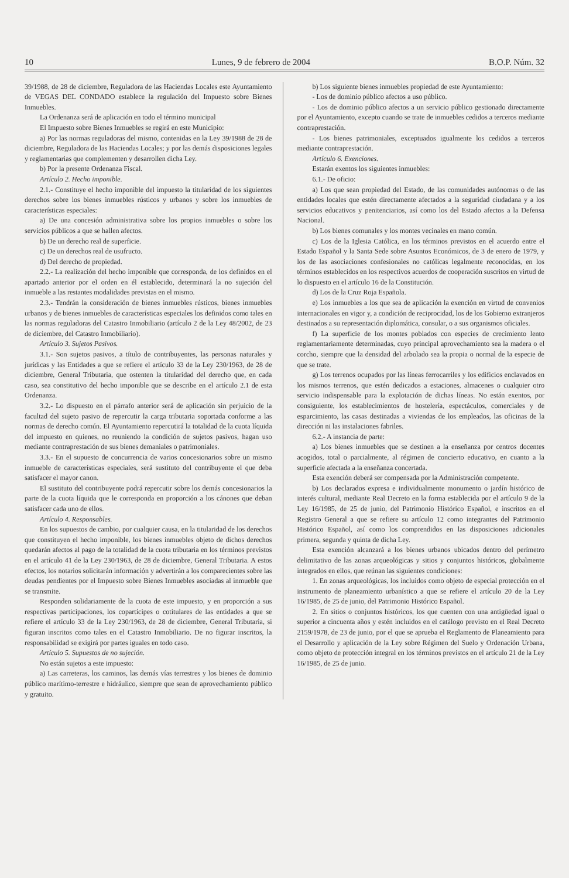10 Lunes, 9 de febrero de 2004 B.O.P. Núm. 32
39/1988, de 28 de diciembre, Reguladora de las Haciendas Locales este Ayuntamiento de VEGAS DEL CONDADO establece la regulación del Impuesto sobre Bienes Inmuebles.
La Ordenanza será de aplicación en todo el término municipal
El Impuesto sobre Bienes Inmuebles se regirá en este Municipio:
a) Por las normas reguladoras del mismo, contenidas en la Ley 39/1988 de 28 de diciembre, Reguladora de las Haciendas Locales; y por las demás disposiciones legales y reglamentarias que complementen y desarrollen dicha Ley.
b) Por la presente Ordenanza Fiscal.
Artículo 2. Hecho imponible.
2.1.- Constituye el hecho imponible del impuesto la titularidad de los siguientes derechos sobre los bienes inmuebles rústicos y urbanos y sobre los inmuebles de características especiales:
a) De una concesión administrativa sobre los propios inmuebles o sobre los servicios públicos a que se hallen afectos.
b) De un derecho real de superficie.
c) De un derechos real de usufructo.
d) Del derecho de propiedad.
2.2.- La realización del hecho imponible que corresponda, de los definidos en el apartado anterior por el orden en él establecido, determinará la no sujeción del inmueble a las restantes modalidades previstas en el mismo.
2.3.- Tendrán la consideración de bienes inmuebles rústicos, bienes inmuebles urbanos y de bienes inmuebles de características especiales los definidos como tales en las normas reguladoras del Catastro Inmobiliario (artículo 2 de la Ley 48/2002, de 23 de diciembre, del Catastro Inmobiliario).
Artículo 3. Sujetos Pasivos.
3.1.- Son sujetos pasivos, a título de contribuyentes, las personas naturales y jurídicas y las Entidades a que se refiere el artículo 33 de la Ley 230/1963, de 28 de diciembre, General Tributaria, que ostenten la titularidad del derecho que, en cada caso, sea constitutivo del hecho imponible que se describe en el artículo 2.1 de esta Ordenanza.
3.2.- Lo dispuesto en el párrafo anterior será de aplicación sin perjuicio de la facultad del sujeto pasivo de repercutir la carga tributaria soportada conforme a las normas de derecho común. El Ayuntamiento repercutirá la totalidad de la cuota líquida del impuesto en quienes, no reuniendo la condición de sujetos pasivos, hagan uso mediante contraprestación de sus bienes demaniales o patrimoniales.
3.3.- En el supuesto de concurrencia de varios concesionarios sobre un mismo inmueble de características especiales, será sustituto del contribuyente el que deba satisfacer el mayor canon.
El sustituto del contribuyente podrá repercutir sobre los demás concesionarios la parte de la cuota líquida que le corresponda en proporción a los cánones que deban satisfacer cada uno de ellos.
Artículo 4. Responsables.
En los supuestos de cambio, por cualquier causa, en la titularidad de los derechos que constituyen el hecho imponible, los bienes inmuebles objeto de dichos derechos quedarán afectos al pago de la totalidad de la cuota tributaria en los términos previstos en el artículo 41 de la Ley 230/1963, de 28 de diciembre, General Tributaria. A estos efectos, los notarios solicitarán información y advertirán a los comparecientes sobre las deudas pendientes por el Impuesto sobre Bienes Inmuebles asociadas al inmueble que se transmite.
Responden solidariamente de la cuota de este impuesto, y en proporción a sus respectivas participaciones, los copartícipes o cotitulares de las entidades a que se refiere el artículo 33 de la Ley 230/1963, de 28 de diciembre, General Tributaria, si figuran inscritos como tales en el Catastro Inmobiliario. De no figurar inscritos, la responsabilidad se exigirá por partes iguales en todo caso.
Artículo 5. Supuestos de no sujeción.
No están sujetos a este impuesto:
a) Las carreteras, los caminos, las demás vías terrestres y los bienes de dominio público marítimo-terrestre e hidráulico, siempre que sean de aprovechamiento público y gratuito.
b) Los siguiente bienes inmuebles propiedad de este Ayuntamiento:
- Los de dominio público afectos a uso público.
- Los de dominio público afectos a un servicio público gestionado directamente por el Ayuntamiento, excepto cuando se trate de inmuebles cedidos a terceros mediante contraprestación.
- Los bienes patrimoniales, exceptuados igualmente los cedidos a terceros mediante contraprestación.
Artículo 6. Exenciones.
Estarán exentos los siguientes inmuebles:
6.1.- De oficio:
a) Los que sean propiedad del Estado, de las comunidades autónomas o de las entidades locales que estén directamente afectados a la seguridad ciudadana y a los servicios educativos y penitenciarios, así como los del Estado afectos a la Defensa Nacional.
b) Los bienes comunales y los montes vecinales en mano común.
c) Los de la Iglesia Católica, en los términos previstos en el acuerdo entre el Estado Español y la Santa Sede sobre Asuntos Económicos, de 3 de enero de 1979, y los de las asociaciones confesionales no católicas legalmente reconocidas, en los términos establecidos en los respectivos acuerdos de cooperación suscritos en virtud de lo dispuesto en el artículo 16 de la Constitución.
d) Los de la Cruz Roja Española.
e) Los inmuebles a los que sea de aplicación la exención en virtud de convenios internacionales en vigor y, a condición de reciprocidad, los de los Gobierno extranjeros destinados a su representación diplomática, consular, o a sus organismos oficiales.
f) La superficie de los montes poblados con especies de crecimiento lento reglamentariamente determinadas, cuyo principal aprovechamiento sea la madera o el corcho, siempre que la densidad del arbolado sea la propia o normal de la especie de que se trate.
g) Los terrenos ocupados por las líneas ferrocarriles y los edificios enclavados en los mismos terrenos, que estén dedicados a estaciones, almacenes o cualquier otro servicio indispensable para la explotación de dichas líneas. No están exentos, por consiguiente, los establecimientos de hostelería, espectáculos, comerciales y de esparcimiento, las casas destinadas a viviendas de los empleados, las oficinas de la dirección ni las instalaciones fabriles.
6.2.- A instancia de parte:
a) Los bienes inmuebles que se destinen a la enseñanza por centros docentes acogidos, total o parcialmente, al régimen de concierto educativo, en cuanto a la superficie afectada a la enseñanza concertada.
Esta exención deberá ser compensada por la Administración competente.
b) Los declarados expresa e individualmente monumento o jardín histórico de interés cultural, mediante Real Decreto en la forma establecida por el artículo 9 de la Ley 16/1985, de 25 de junio, del Patrimonio Histórico Español, e inscritos en el Registro General a que se refiere su artículo 12 como integrantes del Patrimonio Histórico Español, así como los comprendidos en las disposiciones adicionales primera, segunda y quinta de dicha Ley.
Esta exención alcanzará a los bienes urbanos ubicados dentro del perímetro delimitativo de las zonas arqueológicas y sitios y conjuntos históricos, globalmente integrados en ellos, que reúnan las siguientes condiciones:
1. En zonas arqueológicas, los incluidos como objeto de especial protección en el instrumento de planeamiento urbanístico a que se refiere el artículo 20 de la Ley 16/1985, de 25 de junio, del Patrimonio Histórico Español.
2. En sitios o conjuntos históricos, los que cuenten con una antigüedad igual o superior a cincuenta años y estén incluidos en el catálogo previsto en el Real Decreto 2159/1978, de 23 de junio, por el que se aprueba el Reglamento de Planeamiento para el Desarrollo y aplicación de la Ley sobre Régimen del Suelo y Ordenación Urbana, como objeto de protección integral en los términos previstos en el artículo 21 de la Ley 16/1985, de 25 de junio.